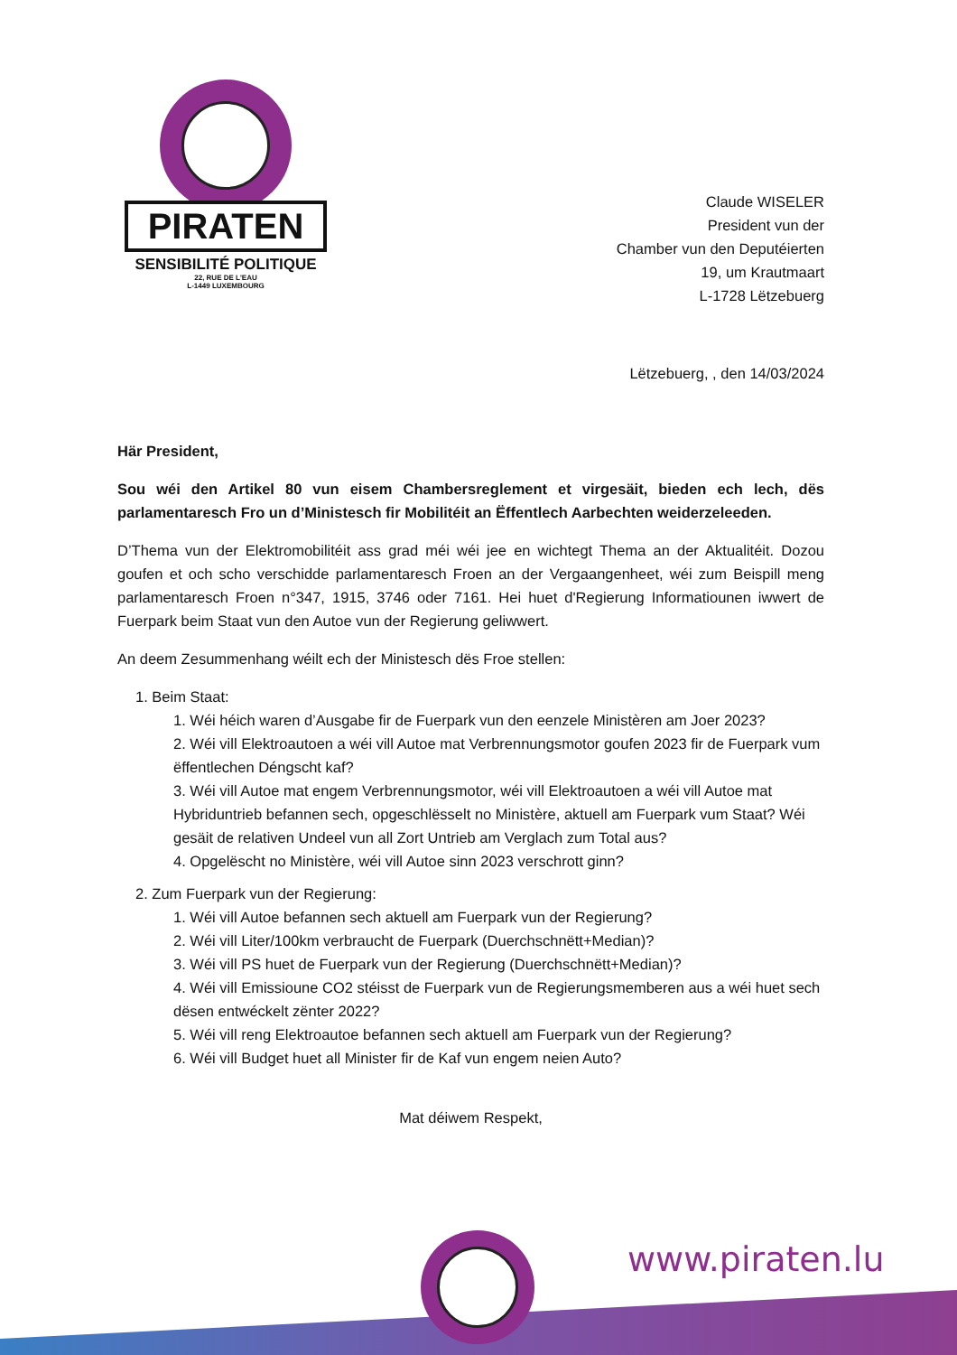PIRATEN
SENSIBILITÉ POLITIQUE
22, RUE DE L'EAU
L-1449 LUXEMBOURG
Claude WISELER
President vun der
Chamber vun den Deputéierten
19, um Krautmaart
L-1728 Lëtzebuerg
Lëtzebuerg, , den 14/03/2024
Här President,
Sou wéi den Artikel 80 vun eisem Chambersreglement et virgesäit, bieden ech lech, dës parlamentaresch Fro un d’Ministesch fir Mobilitéit an Ëffentlech Aarbechten weiderzeleeden.
D’Thema vun der Elektromobilitéit ass grad méi wéi jee en wichtegt Thema an der Aktualitéit. Dozou goufen et och scho verschidde parlamentaresch Froen an der Vergaangenheet, wéi zum Beispill meng parlamentaresch Froen n°347, 1915, 3746 oder 7161. Hei huet d'Regierung Informatiounen iwwert de Fuerpark beim Staat vun den Autoe vun der Regierung geliwwert.
An deem Zesummenhang wéilt ech der Ministesch dës Froe stellen:
1. Beim Staat:
1. Wéi héich waren d’Ausgabe fir de Fuerpark vun den eenzele Ministèren am Joer 2023?
2. Wéi vill Elektroautoen a wéi vill Autoe mat Verbrennungsmotor goufen 2023 fir de Fuerpark vum ëffentlechen Déngscht kaf?
3. Wéi vill Autoe mat engem Verbrennungsmotor, wéi vill Elektroautoen a wéi vill Autoe mat Hybriduntrieb befannen sech, opgeschlësselt no Ministère, aktuell am Fuerpark vum Staat? Wéi gesäit de relativen Undeel vun all Zort Untrieb am Verglach zum Total aus?
4. Opgelëscht no Ministère, wéi vill Autoe sinn 2023 verschrott ginn?
2. Zum Fuerpark vun der Regierung:
1. Wéi vill Autoe befannen sech aktuell am Fuerpark vun der Regierung?
2. Wéi vill Liter/100km verbraucht de Fuerpark (Duerchschnëtt+Median)?
3. Wéi vill PS huet de Fuerpark vun der Regierung (Duerchschnëtt+Median)?
4. Wéi vill Emissioune CO2 stéisst de Fuerpark vun de Regierungsmemberen aus a wéi huet sech dësen entwéckelt zënter 2022?
5. Wéi vill reng Elektroautoe befannen sech aktuell am Fuerpark vun der Regierung?
6. Wéi vill Budget huet all Minister fir de Kaf vun engem neien Auto?
Mat déiwem Respekt,
www.piraten.lu